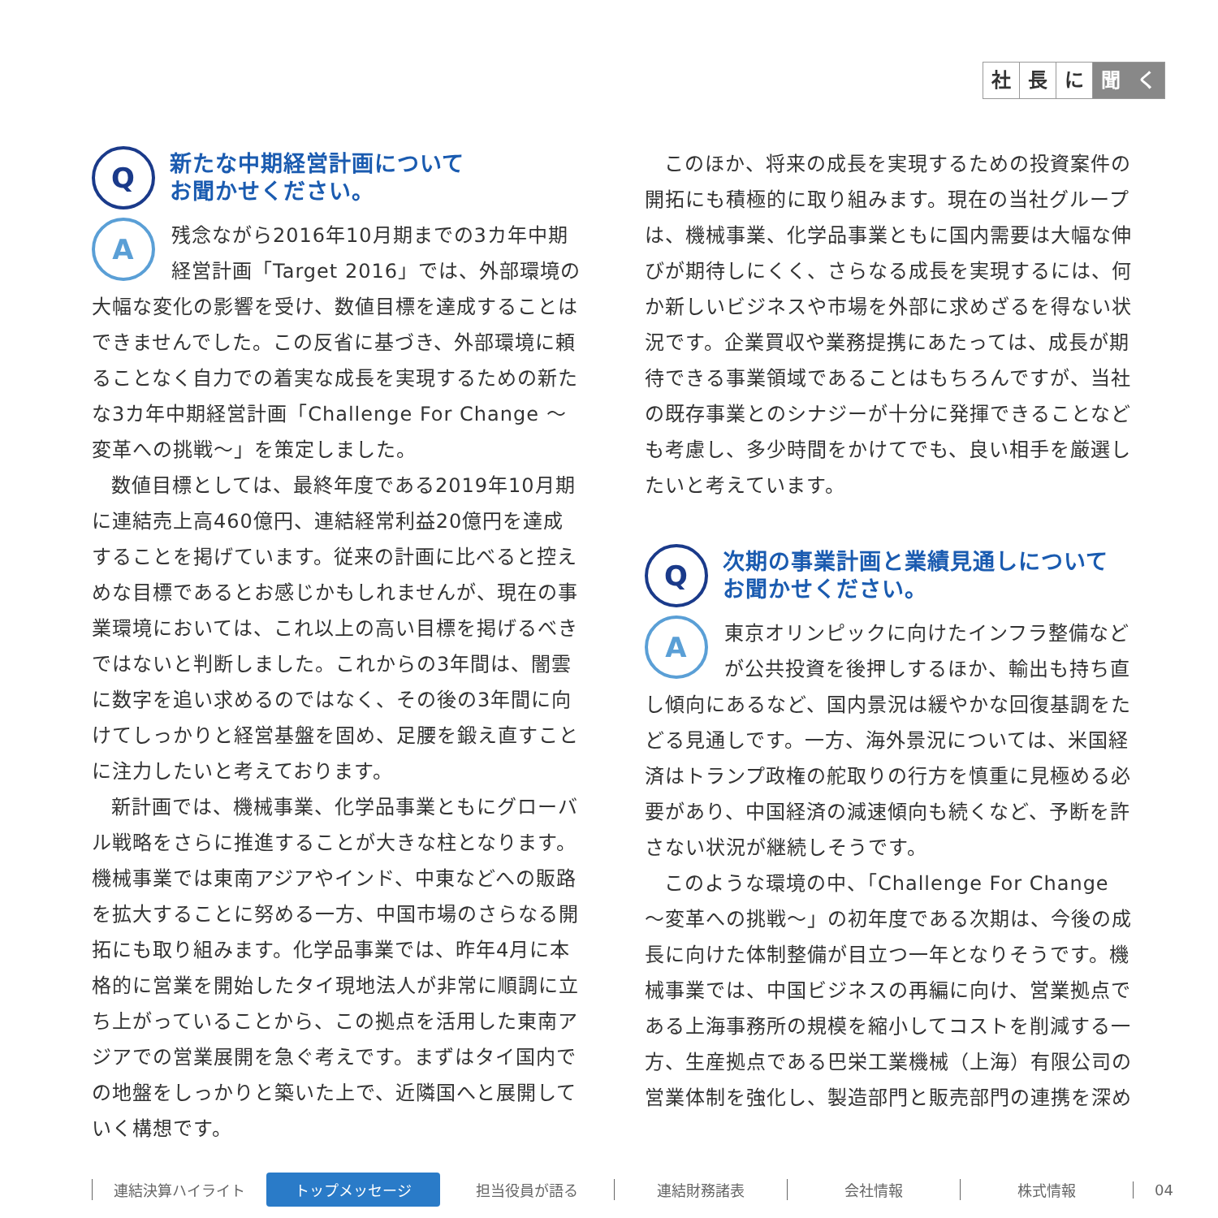社長 に 聞 く
Q
新たな中期経営計画について
お聞かせください。
A
残念ながら2016年10月期までの3カ年中期経営計画「Target 2016」では、外部環境の大幅な変化の影響を受け、数値目標を達成することはできませんでした。この反省に基づき、外部環境に頼ることなく自力での着実な成長を実現するための新たな3カ年中期経営計画「Challenge For Change ～変革への挑戦～」を策定しました。
数値目標としては、最終年度である2019年10月期に連結売上高460億円、連結経常利益20億円を達成することを掲げています。従来の計画に比べると控えめな目標であるとお感じかもしれませんが、現在の事業環境においては、これ以上の高い目標を掲げるべきではないと判断しました。これからの3年間は、闇雲に数字を追い求めるのではなく、その後の3年間に向けてしっかりと経営基盤を固め、足腰を鍛え直すことに注力したいと考えております。
新計画では、機械事業、化学品事業ともにグローバル戦略をさらに推進することが大きな柱となります。機械事業では東南アジアやインド、中東などへの販路を拡大することに努める一方、中国市場のさらなる開拓にも取り組みます。化学品事業では、昨年4月に本格的に営業を開始したタイ現地法人が非常に順調に立ち上がっていることから、この拠点を活用した東南アジアでの営業展開を急ぐ考えです。まずはタイ国内での地盤をしっかりと築いた上で、近隣国へと展開していく構想です。
このほか、将来の成長を実現するための投資案件の開拓にも積極的に取り組みます。現在の当社グループは、機械事業、化学品事業ともに国内需要は大幅な伸びが期待しにくく、さらなる成長を実現するには、何か新しいビジネスや市場を外部に求めざるを得ない状況です。企業買収や業務提携にあたっては、成長が期待できる事業領域であることはもちろんですが、当社の既存事業とのシナジーが十分に発揮できることなども考慮し、多少時間をかけてでも、良い相手を厳選したいと考えています。
Q
次期の事業計画と業績見通しについて
お聞かせください。
A
東京オリンピックに向けたインフラ整備などが公共投資を後押しするほか、輸出も持ち直し傾向にあるなど、国内景況は緩やかな回復基調をたどる見通しです。一方、海外景況については、米国経済はトランプ政権の舵取りの行方を慎重に見極める必要があり、中国経済の減速傾向も続くなど、予断を許さない状況が継続しそうです。
このような環境の中、「Challenge For Change ～変革への挑戦～」の初年度である次期は、今後の成長に向けた体制整備が目立つ一年となりそうです。機械事業では、中国ビジネスの再編に向け、営業拠点である上海事務所の規模を縮小してコストを削減する一方、生産拠点である巴栄工業機械（上海）有限公司の営業体制を強化し、製造部門と販売部門の連携を深め
連結決算ハイライト トップメッセージ 担当役員が語る 連結財務諸表 会社情報 株式情報 04